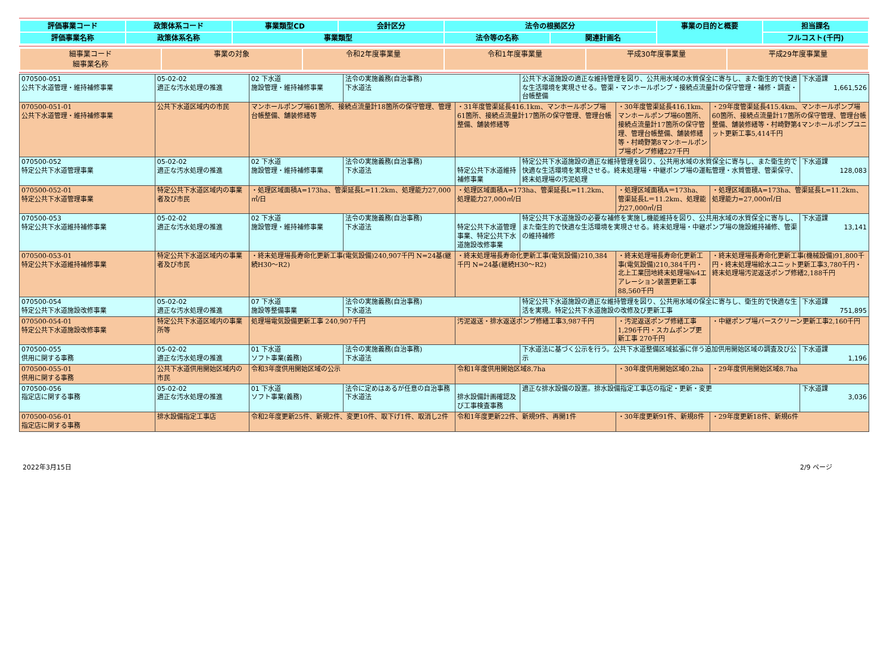| 評価事業コード | 政策体系コード | 事業類型CD | 会計区分 | 法令の根拠区分 | | 事業の目的と概要 | 担当課名 |
| --- | --- | --- | --- | --- | --- | --- | --- |
| 評価事業名称 | 政策体系名称 | 事業類型 | | 法令等の名称 | 関連計画名 | | フルコスト(千円) |
| 細事業コード 細事業名称 | 事業の対象 | 令和2年度事業量 | 令和1年度事業量 | 平成30年度事業量 | 平成29年度事業量 |
| --- | --- | --- | --- | --- | --- |
| 070500-051 公共下水道管理・維持補修事業 | 05-02-02 適正な汚水処理の推進 | 02 下水道 施設管理・維持補修事業 | 法令の実施義務(自治事務) 下水道法 | | 公共下水道施設の適正な維持管理を図り、公共用水域の水質保全に寄与し、また衛生的で快適な生活環境を実現させる。管渠・マンホールポンプ・接続点流量計の保守管理・補修・調査・台帳整備 | | | 下水道課 1,661,526 |
| 070500-051-01 公共下水道管理・維持補修事業 | 公共下水道区域内の市民 | マンホールポンプ場61箇所、接続点流量計18箇所の保守管理、管理台帳整備、舗装修繕等 | | ・31年度管渠延長416.1km、マンホールポンプ場61箇所、接続点流量計17箇所の保守管理、管理台帳整備、舗装修繕等 | | ・30年度管渠延長416.1km、マンホールポンプ場60箇所、接続点流量計17箇所の保守管理、管理台帳整備、舗装修繕等・村崎野第8マンホールポンプ場ポンプ修繕227千円 | ・29年度管渠延長415.4km、マンホールポンプ場60箇所、接続点流量計17箇所の保守管理、管理台帳整備、舗装修繕等・村崎野第4マンホールポンプユニット更新工事5,414千円 | |
| 070500-052 特定公共下水道管理事業 | 05-02-02 適正な汚水処理の推進 | 02 下水道 施設管理・維持補修事業 | 法令の実施義務(自治事務) 下水道法 | 特定公共下水道維持補修事業 | 特定公共下水道施設の適正な維持管理を図り、公共用水域の水質保全に寄与し、また衛生的で快適な生活環境を実現させる。終末処理場・中継ポンプ場の運転管理・水質管理、管渠保守、終末処理場の汚泥処理 | | | 下水道課 128,083 |
| 070500-052-01 特定公共下水道管理事業 | 特定公共下水道区域内の事業者及び市民 | ・処理区域面積A=173ha、管渠延長L=11.2km、処理能力27,000㎥/日 | | ・処理区域面積A=173ha、管渠延長L=11.2km、処理能力27,000㎥/日 | | ・処理区域面積A＝173ha、管渠延長L＝11.2km、処理能力27,000㎥/日 | ・処理区域面積A=173ha、管渠延長L=11.2km、処理能力=27,000㎥/日 | |
| 070500-053 特定公共下水道維持補修事業 | 05-02-02 適正な汚水処理の推進 | 02 下水道 施設管理・維持補修事業 | 法令の実施義務(自治事務) 下水道法 | 特定公共下水道管理事業、特定公共下水道施設改修事業 | 特定公共下水道施設の必要な補修を実施し機能維持を図り、公共用水域の水質保全に寄与し、また衛生的で快適な生活環境を実現させる。終末処理場・中継ポンプ場の施設維持補修、管渠の維持補修 | | | 下水道課 13,141 |
| 070500-053-01 特定公共下水道維持補修事業 | 特定公共下水道区域内の事業者及び市民 | ・終末処理場長寿命化更新工事(電気設備)240,907千円 N=24基(継続H30～R2) | | ・終末処理場長寿命化更新工事(電気設備)210,384千円 N=24基(継続H30～R2) | | ・終末処理場長寿命化更新工事(電気設備)210,384千円・北上工業団地終末処理場№4エアレーション装置更新工事88,560千円 | ・終末処理場長寿命化更新工事(機械設備)91,800千円・終末処理場給水ユニット更新工事3,780千円・終末処理場汚泥返送ポンプ修繕2,188千円 | |
| 070500-054 特定公共下水道施設改修事業 | 05-02-02 適正な汚水処理の推進 | 07 下水道 施設等整備事業 | 法令の実施義務(自治事務) 下水道法 | | 特定公共下水道施設の適正な維持管理を図り、公共用水域の保全に寄与し、衛生的で快適な生活を実現。特定公共下水道施設の改修及び更新工事 | | | 下水道課 751,895 |
| 070500-054-01 特定公共下水道施設改修事業 | 特定公共下水道区域内の事業所等 | 処理場電気設備更新工事 240,907千円 | | 汚泥返送・排水返送ポンプ修繕工事3,987千円 | | ・汚泥返送ポンプ修繕工事 1,296千円・スカムポンプ更新工事 270千円 | ・中継ポンプ場バースクリーン更新工事2,160千円 | |
| 070500-055 供用に関する事務 | 05-02-02 適正な汚水処理の推進 | 01 下水道 ソフト事業(義務) | 法令の実施義務(自治事務) 下水道法 | | 下水道法に基づく公示を行う。公共下水道整備区域拡張に伴う追加供用開始区域の調査及び公示 | | | 下水道課 1,196 |
| 070500-055-01 供用に関する事務 | 公共下水道供用開始区域内の市民 | 令和3年度供用開始区域の公示 | | 令和1年度供用開始区域8.7ha | | ・30年度供用開始区域0.2ha | ・29年度供用開始区域8.7ha | |
| 070500-056 指定店に関する事務 | 05-02-02 適正な汚水処理の推進 | 01 下水道 ソフト事業(義務) | 法令に定めはあるが任意の自治事務 下水道法 | 排水設備計画確認及び工事検査事務 | 適正な排水設備の設置。排水設備指定工事店の指定・更新・変更 | | | 下水道課 3,036 |
| 070500-056-01 指定店に関する事務 | 排水設備指定工事店 | 令和2年度更新25件、新規2件、変更10件、取下げ1件、取消し2件 | | 令和1年度更新22件、新規9件、再開1件 | | ・30年度更新91件、新規8件 | ・29年度更新18件、新規6件 | |
2022年3月15日 2/9 ページ